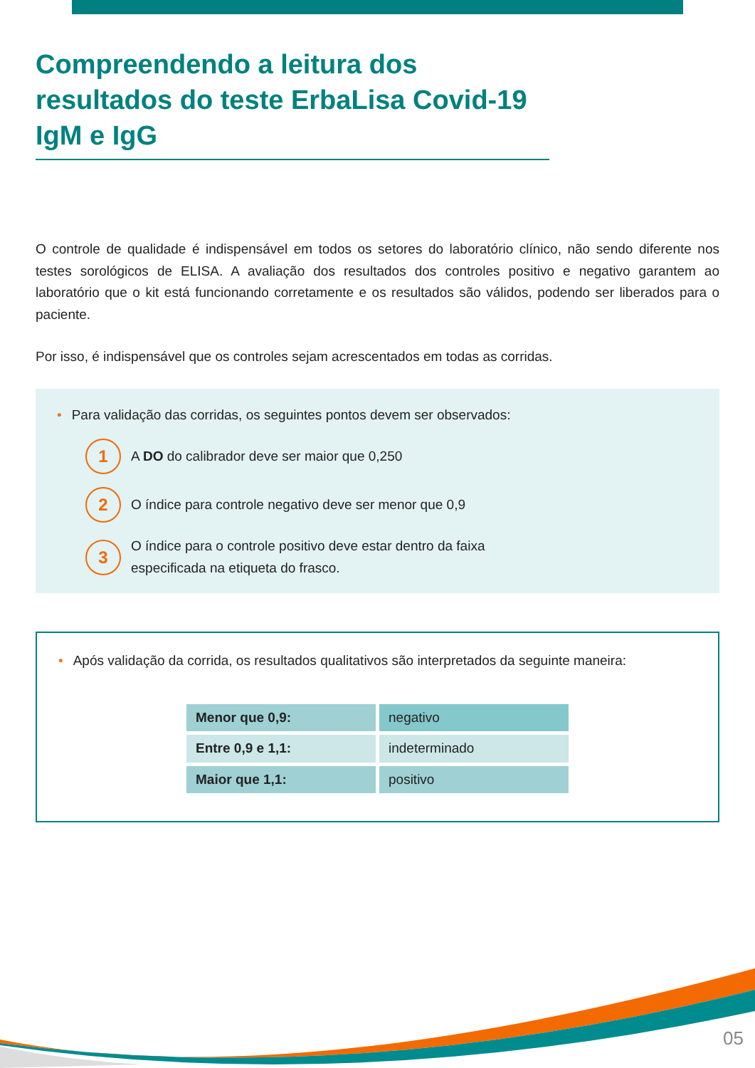Compreendendo a leitura dos resultados do teste ErbaLisa Covid-19 IgM e IgG
O controle de qualidade é indispensável em todos os setores do laboratório clínico, não sendo diferente nos testes sorológicos de ELISA. A avaliação dos resultados dos controles positivo e negativo garantem ao laboratório que o kit está funcionando corretamente e os resultados são válidos, podendo ser liberados para o paciente.
Por isso, é indispensável que os controles sejam acrescentados em todas as corridas.
• Para validação das corridas, os seguintes pontos devem ser observados:
1
A DO do calibrador deve ser maior que 0,250
2
O índice para controle negativo deve ser menor que 0,9
3
O índice para o controle positivo deve estar dentro da faixa
especificada na etiqueta do frasco.
• Após validação da corrida, os resultados qualitativos são interpretados da seguinte maneira:
| Menor que 0,9: | negativo |
| Entre 0,9 e 1,1: | indeterminado |
| Maior que 1,1: | positivo |
05